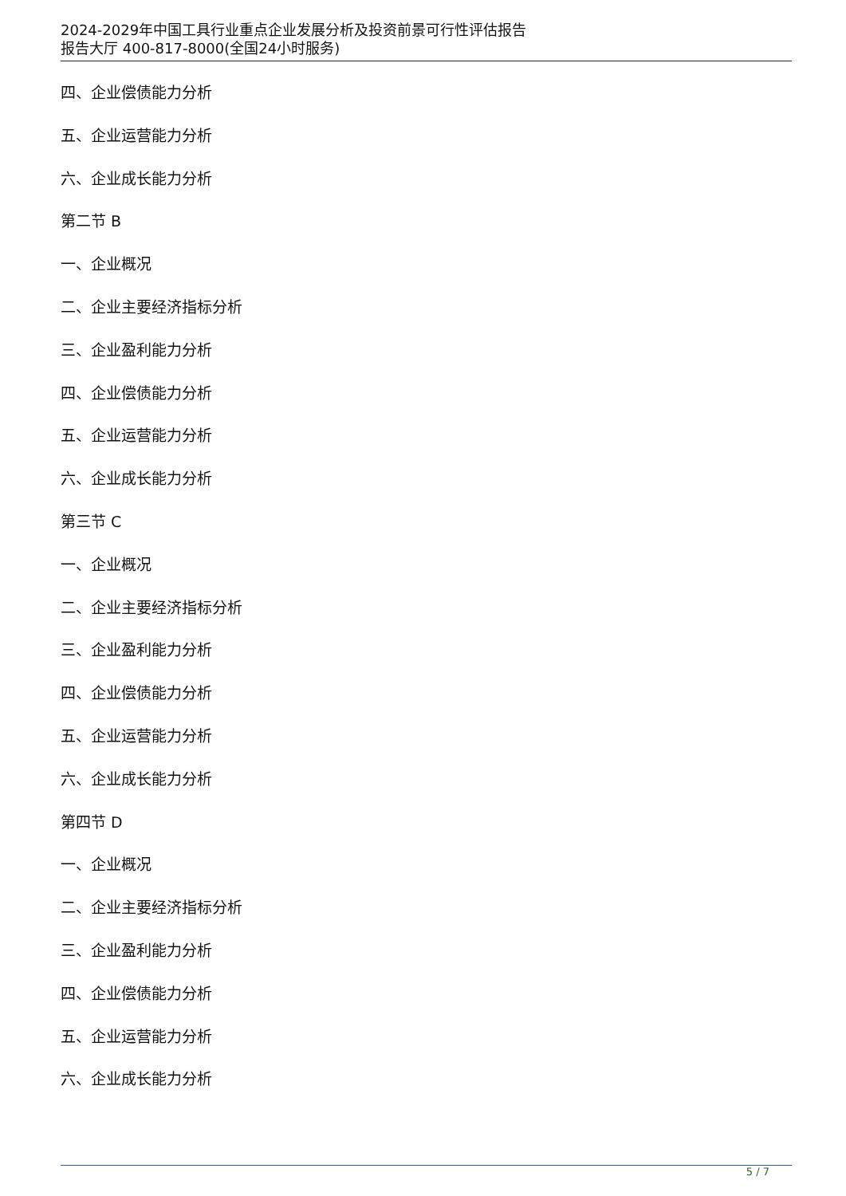2024-2029年中国工具行业重点企业发展分析及投资前景可行性评估报告
报告大厅 400-817-8000(全国24小时服务)
四、企业偿债能力分析
五、企业运营能力分析
六、企业成长能力分析
第二节 B
一、企业概况
二、企业主要经济指标分析
三、企业盈利能力分析
四、企业偿债能力分析
五、企业运营能力分析
六、企业成长能力分析
第三节 C
一、企业概况
二、企业主要经济指标分析
三、企业盈利能力分析
四、企业偿债能力分析
五、企业运营能力分析
六、企业成长能力分析
第四节 D
一、企业概况
二、企业主要经济指标分析
三、企业盈利能力分析
四、企业偿债能力分析
五、企业运营能力分析
六、企业成长能力分析
5 / 7